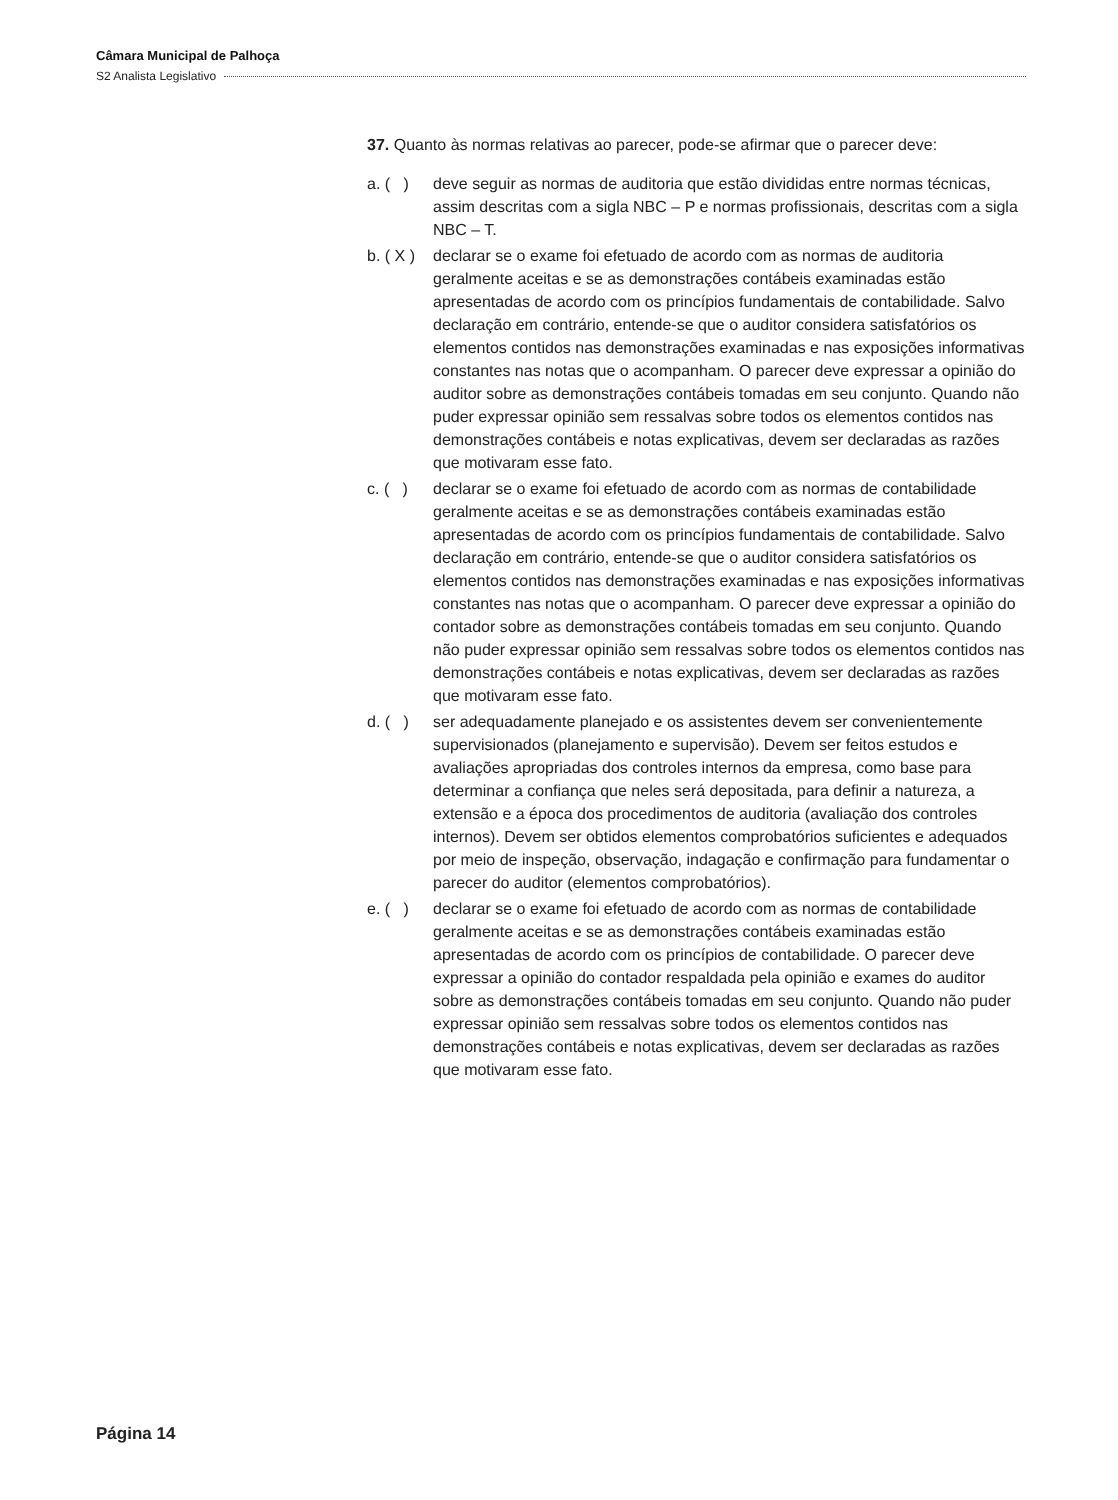Câmara Municipal de Palhoça
S2 Analista Legislativo
37. Quanto às normas relativas ao parecer, pode-se afirmar que o parecer deve:
a. ( )
deve seguir as normas de auditoria que estão divididas entre normas técnicas, assim descritas com a sigla NBC – P e normas profissionais, descritas com a sigla NBC – T.
b. ( X )
declarar se o exame foi efetuado de acordo com as normas de auditoria geralmente aceitas e se as demonstrações contábeis examinadas estão apresentadas de acordo com os princípios fundamentais de contabilidade. Salvo declaração em contrário, entende-se que o auditor considera satisfatórios os elementos contidos nas demonstrações examinadas e nas exposições informativas constantes nas notas que o acompanham. O parecer deve expressar a opinião do auditor sobre as demonstrações contábeis tomadas em seu conjunto. Quando não puder expressar opinião sem ressalvas sobre todos os elementos contidos nas demonstrações contábeis e notas explicativas, devem ser declaradas as razões que motivaram esse fato.
c. ( )
declarar se o exame foi efetuado de acordo com as normas de contabilidade geralmente aceitas e se as demonstrações contábeis examinadas estão apresentadas de acordo com os princípios fundamentais de contabilidade. Salvo declaração em contrário, entende-se que o auditor considera satisfatórios os elementos contidos nas demonstrações examinadas e nas exposições informativas constantes nas notas que o acompanham. O parecer deve expressar a opinião do contador sobre as demonstrações contábeis tomadas em seu conjunto. Quando não puder expressar opinião sem ressalvas sobre todos os elementos contidos nas demonstrações contábeis e notas explicativas, devem ser declaradas as razões que motivaram esse fato.
d. ( )
ser adequadamente planejado e os assistentes devem ser convenientemente supervisionados (planejamento e supervisão). Devem ser feitos estudos e avaliações apropriadas dos controles internos da empresa, como base para determinar a confiança que neles será depositada, para definir a natureza, a extensão e a época dos procedimentos de auditoria (avaliação dos controles internos). Devem ser obtidos elementos comprobatórios suficientes e adequados por meio de inspeção, observação, indagação e confirmação para fundamentar o parecer do auditor (elementos comprobatórios).
e. ( )
declarar se o exame foi efetuado de acordo com as normas de contabilidade geralmente aceitas e se as demonstrações contábeis examinadas estão apresentadas de acordo com os princípios de contabilidade. O parecer deve expressar a opinião do contador respaldada pela opinião e exames do auditor sobre as demonstrações contábeis tomadas em seu conjunto. Quando não puder expressar opinião sem ressalvas sobre todos os elementos contidos nas demonstrações contábeis e notas explicativas, devem ser declaradas as razões que motivaram esse fato.
Página 14